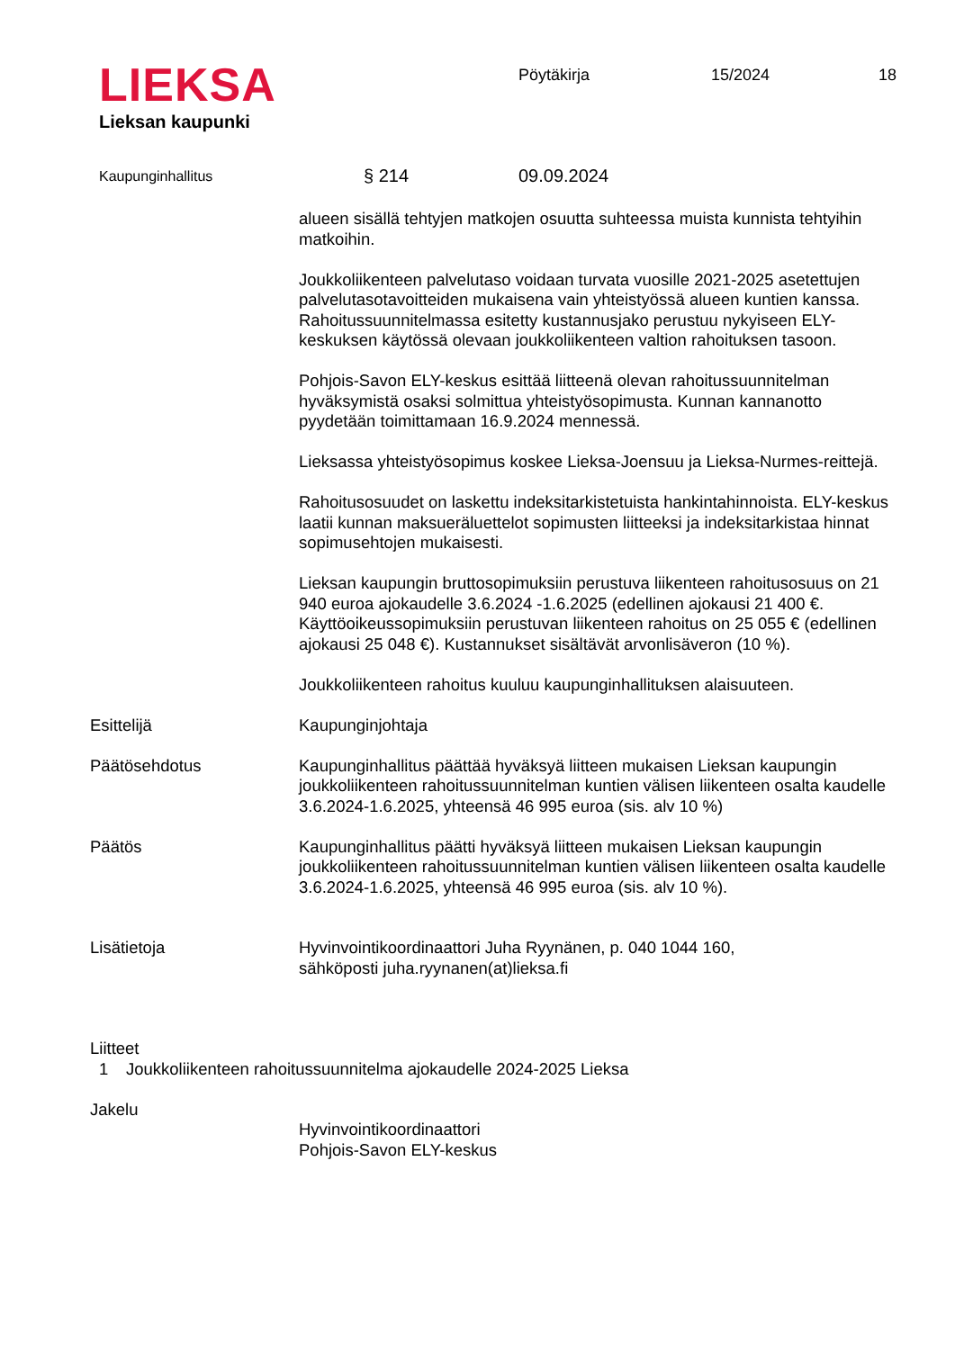LIEKSA
Lieksan kaupunki
Pöytäkirja 15/2024 18
Kaupunginhallitus § 214 09.09.2024
alueen sisällä tehtyjen matkojen osuutta suhteessa muista kunnista tehtyihin matkoihin.
Joukkoliikenteen palvelutaso voidaan turvata vuosille 2021-2025 asetettujen palvelutasotavoitteiden mukaisena vain yhteistyössä alueen kuntien kanssa. Rahoitussuunnitelmassa esitetty kustannusjako perustuu nykyiseen ELY-keskuksen käytössä olevaan joukkoliikenteen valtion rahoituksen tasoon.
Pohjois-Savon ELY-keskus esittää liitteenä olevan rahoitussuunnitelman hyväksymistä osaksi solmittua yhteistyösopimusta. Kunnan kannanotto pyydetään toimittamaan 16.9.2024 mennessä.
Lieksassa yhteistyösopimus koskee Lieksa-Joensuu ja Lieksa-Nurmes-reittejä.
Rahoitusosuudet on laskettu indeksitarkistetuista hankintahinnoista. ELY-keskus laatii kunnan maksueräluettelot sopimusten liitteeksi ja indeksitarkistaa hinnat sopimusehtojen mukaisesti.
Lieksan kaupungin bruttosopimuksiin perustuva liikenteen rahoitusosuus on 21 940 euroa ajokaudelle 3.6.2024 -1.6.2025 (edellinen ajokausi 21 400 €. Käyttöoikeussopimuksiin perustuvan liikenteen rahoitus on 25 055 € (edellinen ajokausi 25 048 €). Kustannukset sisältävät arvonlisäveron (10 %).
Joukkoliikenteen rahoitus kuuluu kaupunginhallituksen alaisuuteen.
Esittelijä Kaupunginjohtaja
Päätösehdotus Kaupunginhallitus päättää hyväksyä liitteen mukaisen Lieksan kaupungin joukkoliikenteen rahoitussuunnitelman kuntien välisen liikenteen osalta kaudelle 3.6.2024-1.6.2025, yhteensä 46 995 euroa (sis. alv 10 %)
Päätös Kaupunginhallitus päätti hyväksyä liitteen mukaisen Lieksan kaupungin joukkoliikenteen rahoitussuunnitelman kuntien välisen liikenteen osalta kaudelle 3.6.2024-1.6.2025, yhteensä 46 995 euroa (sis. alv 10 %).
Lisätietoja Hyvinvointikoordinaattori Juha Ryynänen, p. 040 1044 160,
sähköposti juha.ryynanen(at)lieksa.fi
Liitteet
1 Joukkoliikenteen rahoitussuunnitelma ajokaudelle 2024-2025 Lieksa
Jakelu
Hyvinvointikoordinaattori
Pohjois-Savon ELY-keskus